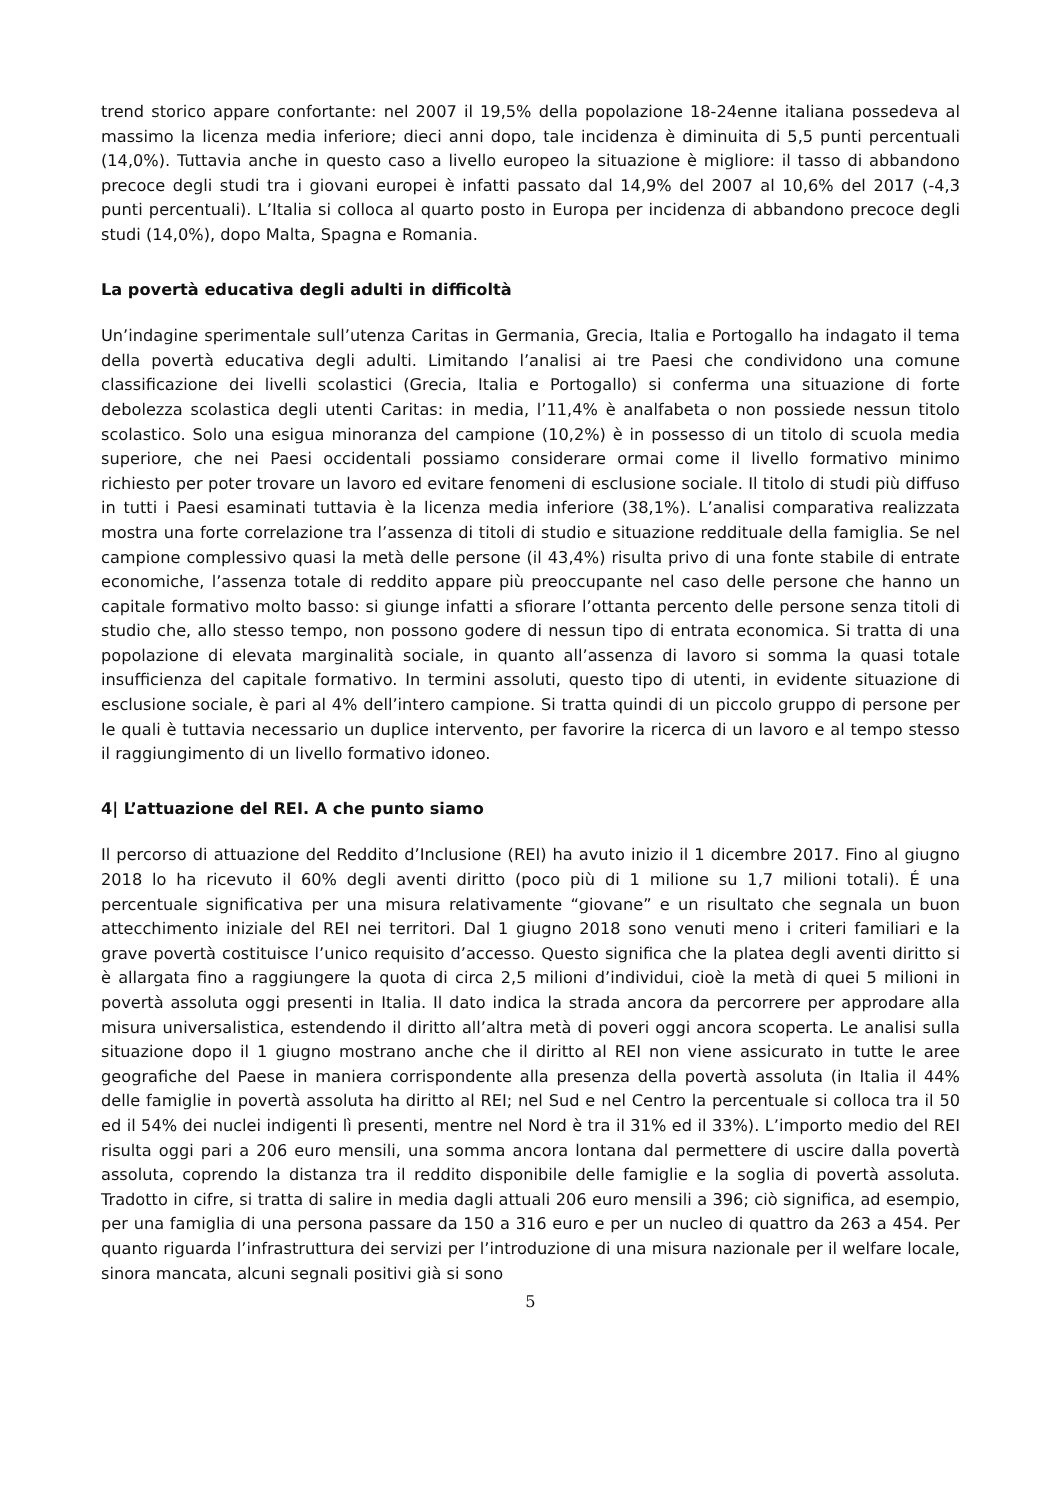trend storico appare confortante: nel 2007 il 19,5% della popolazione 18-24enne italiana possedeva al massimo la licenza media inferiore; dieci anni dopo, tale incidenza è diminuita di 5,5 punti percentuali (14,0%). Tuttavia anche in questo caso a livello europeo la situazione è migliore: il tasso di abbandono precoce degli studi tra i giovani europei è infatti passato dal 14,9% del 2007 al 10,6% del 2017 (-4,3 punti percentuali). L’Italia si colloca al quarto posto in Europa per incidenza di abbandono precoce degli studi (14,0%), dopo Malta, Spagna e Romania.
La povertà educativa degli adulti in difficoltà
Un’indagine sperimentale sull’utenza Caritas in Germania, Grecia, Italia e Portogallo ha indagato il tema della povertà educativa degli adulti. Limitando l’analisi ai tre Paesi che condividono una comune classificazione dei livelli scolastici (Grecia, Italia e Portogallo) si conferma una situazione di forte debolezza scolastica degli utenti Caritas: in media, l’11,4% è analfabeta o non possiede nessun titolo scolastico. Solo una esigua minoranza del campione (10,2%) è in possesso di un titolo di scuola media superiore, che nei Paesi occidentali possiamo considerare ormai come il livello formativo minimo richiesto per poter trovare un lavoro ed evitare fenomeni di esclusione sociale. Il titolo di studi più diffuso in tutti i Paesi esaminati tuttavia è la licenza media inferiore (38,1%). L’analisi comparativa realizzata mostra una forte correlazione tra l’assenza di titoli di studio e situazione reddituale della famiglia. Se nel campione complessivo quasi la metà delle persone (il 43,4%) risulta privo di una fonte stabile di entrate economiche, l’assenza totale di reddito appare più preoccupante nel caso delle persone che hanno un capitale formativo molto basso: si giunge infatti a sfiorare l’ottanta percento delle persone senza titoli di studio che, allo stesso tempo, non possono godere di nessun tipo di entrata economica. Si tratta di una popolazione di elevata marginalità sociale, in quanto all’assenza di lavoro si somma la quasi totale insufficienza del capitale formativo. In termini assoluti, questo tipo di utenti, in evidente situazione di esclusione sociale, è pari al 4% dell’intero campione. Si tratta quindi di un piccolo gruppo di persone per le quali è tuttavia necessario un duplice intervento, per favorire la ricerca di un lavoro e al tempo stesso il raggiungimento di un livello formativo idoneo.
4| L’attuazione del REI. A che punto siamo
Il percorso di attuazione del Reddito d’Inclusione (REI) ha avuto inizio il 1 dicembre 2017. Fino al giugno 2018 lo ha ricevuto il 60% degli aventi diritto (poco più di 1 milione su 1,7 milioni totali). É una percentuale significativa per una misura relativamente “giovane” e un risultato che segnala un buon attecchimento iniziale del REI nei territori. Dal 1 giugno 2018 sono venuti meno i criteri familiari e la grave povertà costituisce l’unico requisito d’accesso. Questo significa che la platea degli aventi diritto si è allargata fino a raggiungere la quota di circa 2,5 milioni d’individui, cioè la metà di quei 5 milioni in povertà assoluta oggi presenti in Italia. Il dato indica la strada ancora da percorrere per approdare alla misura universalistica, estendendo il diritto all’altra metà di poveri oggi ancora scoperta. Le analisi sulla situazione dopo il 1 giugno mostrano anche che il diritto al REI non viene assicurato in tutte le aree geografiche del Paese in maniera corrispondente alla presenza della povertà assoluta (in Italia il 44% delle famiglie in povertà assoluta ha diritto al REI; nel Sud e nel Centro la percentuale si colloca tra il 50 ed il 54% dei nuclei indigenti lì presenti, mentre nel Nord è tra il 31% ed il 33%). L’importo medio del REI risulta oggi pari a 206 euro mensili, una somma ancora lontana dal permettere di uscire dalla povertà assoluta, coprendo la distanza tra il reddito disponibile delle famiglie e la soglia di povertà assoluta. Tradotto in cifre, si tratta di salire in media dagli attuali 206 euro mensili a 396; ciò significa, ad esempio, per una famiglia di una persona passare da 150 a 316 euro e per un nucleo di quattro da 263 a 454. Per quanto riguarda l’infrastruttura dei servizi per l’introduzione di una misura nazionale per il welfare locale, sinora mancata, alcuni segnali positivi già si sono
5